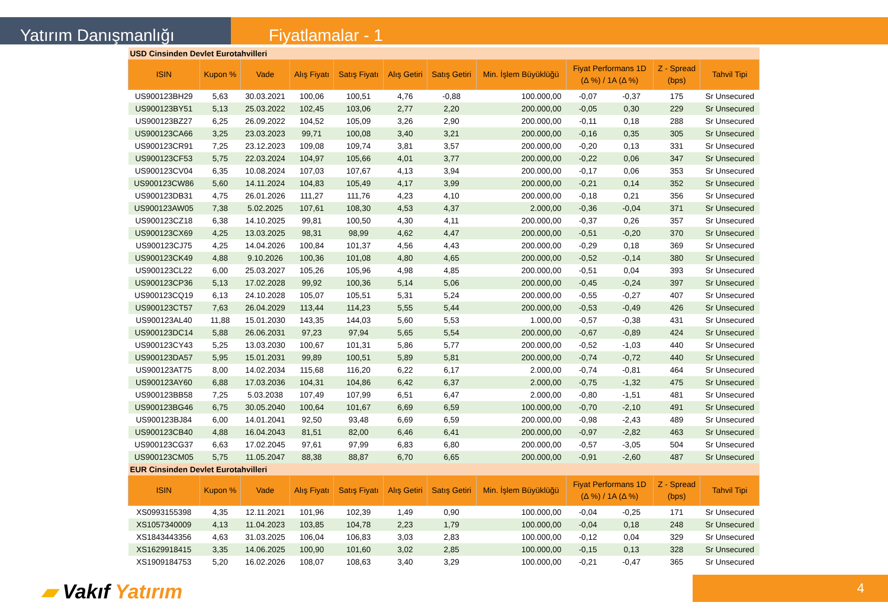Yatırım Danışmanlığı
Fiyatlamalar - 1
| USD Cinsinden Devlet Eurotahvilleri | | | | | | | | | | | |
| ISIN | Kupon % | Vade | Alış Fiyatı | Satış Fiyatı | Alış Getiri | Satış Getiri | Min. İşlem Büyüklüğü | Fiyat Performans 1D (Δ %) / 1A (Δ %) | | Z - Spread (bps) | Tahvil Tipi |
| US900123BH29 | 5,63 | 30.03.2021 | 100,06 | 100,51 | 4,76 | -0,88 | 100.000,00 | -0,07 | -0,37 | 175 | Sr Unsecured |
| US900123BY51 | 5,13 | 25.03.2022 | 102,45 | 103,06 | 2,77 | 2,20 | 200.000,00 | -0,05 | 0,30 | 229 | Sr Unsecured |
| US900123BZ27 | 6,25 | 26.09.2022 | 104,52 | 105,09 | 3,26 | 2,90 | 200.000,00 | -0,11 | 0,18 | 288 | Sr Unsecured |
| US900123CA66 | 3,25 | 23.03.2023 | 99,71 | 100,08 | 3,40 | 3,21 | 200.000,00 | -0,16 | 0,35 | 305 | Sr Unsecured |
| US900123CR91 | 7,25 | 23.12.2023 | 109,08 | 109,74 | 3,81 | 3,57 | 200.000,00 | -0,20 | 0,13 | 331 | Sr Unsecured |
| US900123CF53 | 5,75 | 22.03.2024 | 104,97 | 105,66 | 4,01 | 3,77 | 200.000,00 | -0,22 | 0,06 | 347 | Sr Unsecured |
| US900123CV04 | 6,35 | 10.08.2024 | 107,03 | 107,67 | 4,13 | 3,94 | 200.000,00 | -0,17 | 0,06 | 353 | Sr Unsecured |
| US900123CW86 | 5,60 | 14.11.2024 | 104,83 | 105,49 | 4,17 | 3,99 | 200.000,00 | -0,21 | 0,14 | 352 | Sr Unsecured |
| US900123DB31 | 4,75 | 26.01.2026 | 111,27 | 111,76 | 4,23 | 4,10 | 200.000,00 | -0,18 | 0,21 | 356 | Sr Unsecured |
| US900123AW05 | 7,38 | 5.02.2025 | 107,61 | 108,30 | 4,53 | 4,37 | 2.000,00 | -0,36 | -0,04 | 371 | Sr Unsecured |
| US900123CZ18 | 6,38 | 14.10.2025 | 99,81 | 100,50 | 4,30 | 4,11 | 200.000,00 | -0,37 | 0,26 | 357 | Sr Unsecured |
| US900123CX69 | 4,25 | 13.03.2025 | 98,31 | 98,99 | 4,62 | 4,47 | 200.000,00 | -0,51 | -0,20 | 370 | Sr Unsecured |
| US900123CJ75 | 4,25 | 14.04.2026 | 100,84 | 101,37 | 4,56 | 4,43 | 200.000,00 | -0,29 | 0,18 | 369 | Sr Unsecured |
| US900123CK49 | 4,88 | 9.10.2026 | 100,36 | 101,08 | 4,80 | 4,65 | 200.000,00 | -0,52 | -0,14 | 380 | Sr Unsecured |
| US900123CL22 | 6,00 | 25.03.2027 | 105,26 | 105,96 | 4,98 | 4,85 | 200.000,00 | -0,51 | 0,04 | 393 | Sr Unsecured |
| US900123CP36 | 5,13 | 17.02.2028 | 99,92 | 100,36 | 5,14 | 5,06 | 200.000,00 | -0,45 | -0,24 | 397 | Sr Unsecured |
| US900123CQ19 | 6,13 | 24.10.2028 | 105,07 | 105,51 | 5,31 | 5,24 | 200.000,00 | -0,55 | -0,27 | 407 | Sr Unsecured |
| US900123CT57 | 7,63 | 26.04.2029 | 113,44 | 114,23 | 5,55 | 5,44 | 200.000,00 | -0,53 | -0,49 | 426 | Sr Unsecured |
| US900123AL40 | 11,88 | 15.01.2030 | 143,35 | 144,03 | 5,60 | 5,53 | 1.000,00 | -0,57 | -0,38 | 431 | Sr Unsecured |
| US900123DC14 | 5,88 | 26.06.2031 | 97,23 | 97,94 | 5,65 | 5,54 | 200.000,00 | -0,67 | -0,89 | 424 | Sr Unsecured |
| US900123CY43 | 5,25 | 13.03.2030 | 100,67 | 101,31 | 5,86 | 5,77 | 200.000,00 | -0,52 | -1,03 | 440 | Sr Unsecured |
| US900123DA57 | 5,95 | 15.01.2031 | 99,89 | 100,51 | 5,89 | 5,81 | 200.000,00 | -0,74 | -0,72 | 440 | Sr Unsecured |
| US900123AT75 | 8,00 | 14.02.2034 | 115,68 | 116,20 | 6,22 | 6,17 | 2.000,00 | -0,74 | -0,81 | 464 | Sr Unsecured |
| US900123AY60 | 6,88 | 17.03.2036 | 104,31 | 104,86 | 6,42 | 6,37 | 2.000,00 | -0,75 | -1,32 | 475 | Sr Unsecured |
| US900123BB58 | 7,25 | 5.03.2038 | 107,49 | 107,99 | 6,51 | 6,47 | 2.000,00 | -0,80 | -1,51 | 481 | Sr Unsecured |
| US900123BG46 | 6,75 | 30.05.2040 | 100,64 | 101,67 | 6,69 | 6,59 | 100.000,00 | -0,70 | -2,10 | 491 | Sr Unsecured |
| US900123BJ84 | 6,00 | 14.01.2041 | 92,50 | 93,48 | 6,69 | 6,59 | 200.000,00 | -0,98 | -2,43 | 489 | Sr Unsecured |
| US900123CB40 | 4,88 | 16.04.2043 | 81,51 | 82,00 | 6,46 | 6,41 | 200.000,00 | -0,97 | -2,82 | 463 | Sr Unsecured |
| US900123CG37 | 6,63 | 17.02.2045 | 97,61 | 97,99 | 6,83 | 6,80 | 200.000,00 | -0,57 | -3,05 | 504 | Sr Unsecured |
| US900123CM05 | 5,75 | 11.05.2047 | 88,38 | 88,87 | 6,70 | 6,65 | 200.000,00 | -0,91 | -2,60 | 487 | Sr Unsecured |
| EUR Cinsinden Devlet Eurotahvilleri | | | | | | | | | | | |
| ISIN | Kupon % | Vade | Alış Fiyatı | Satış Fiyatı | Alış Getiri | Satış Getiri | Min. İşlem Büyüklüğü | Fiyat Performans 1D (Δ %) / 1A (Δ %) | | Z - Spread (bps) | Tahvil Tipi |
| XS0993155398 | 4,35 | 12.11.2021 | 101,96 | 102,39 | 1,49 | 0,90 | 100.000,00 | -0,04 | -0,25 | 171 | Sr Unsecured |
| XS1057340009 | 4,13 | 11.04.2023 | 103,85 | 104,78 | 2,23 | 1,79 | 100.000,00 | -0,04 | 0,18 | 248 | Sr Unsecured |
| XS1843443356 | 4,63 | 31.03.2025 | 106,04 | 106,83 | 3,03 | 2,83 | 100.000,00 | -0,12 | 0,04 | 329 | Sr Unsecured |
| XS1629918415 | 3,35 | 14.06.2025 | 100,90 | 101,60 | 3,02 | 2,85 | 100.000,00 | -0,15 | 0,13 | 328 | Sr Unsecured |
| XS1909184753 | 5,20 | 16.02.2026 | 108,07 | 108,63 | 3,40 | 3,29 | 100.000,00 | -0,21 | -0,47 | 365 | Sr Unsecured |
▰ Vakıf Yatırım 4